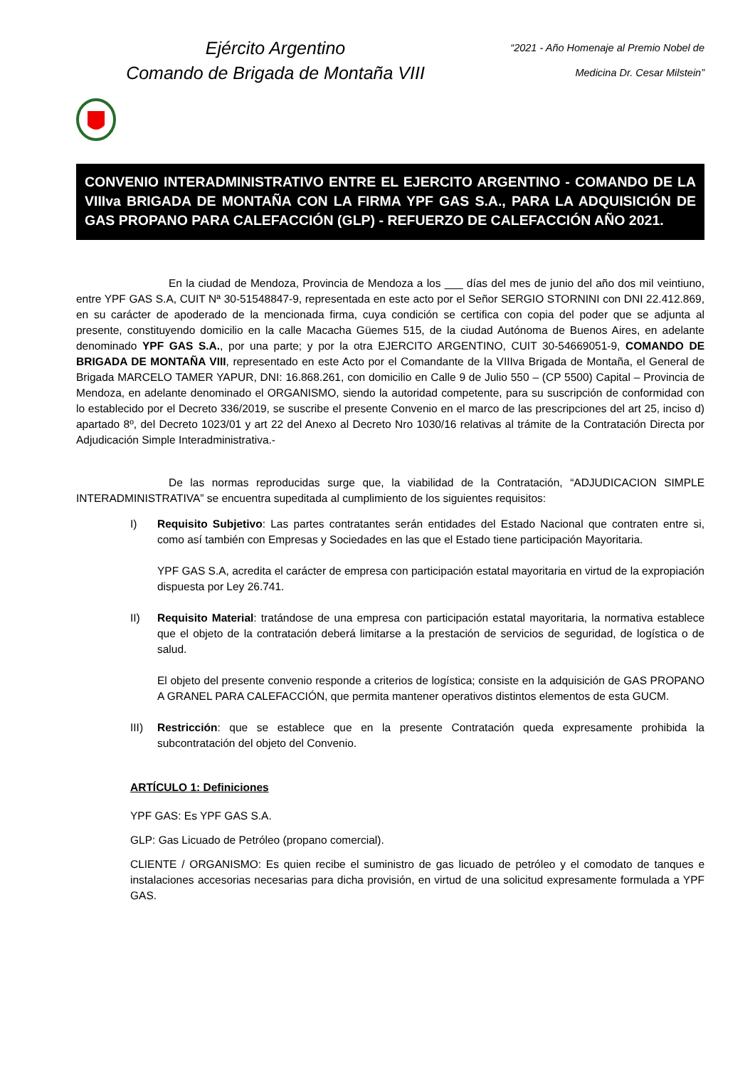Ejército Argentino
Comando de Brigada de Montaña VIII
“2021 - Año Homenaje al Premio Nobel de
Medicina Dr. Cesar Milstein”
CONVENIO INTERADMINISTRATIVO ENTRE EL EJERCITO ARGENTINO - COMANDO DE LA VIIIva BRIGADA DE MONTAÑA CON LA FIRMA YPF GAS S.A., PARA LA ADQUISICIÓN DE GAS PROPANO PARA CALEFACCIÓN (GLP) - REFUERZO DE CALEFACCIÓN AÑO 2021.
En la ciudad de Mendoza, Provincia de Mendoza a los ___ días del mes de junio del año dos mil veintiuno, entre YPF GAS S.A, CUIT Nª 30-51548847-9, representada en este acto por el Señor SERGIO STORNINI con DNI 22.412.869, en su carácter de apoderado de la mencionada firma, cuya condición se certifica con copia del poder que se adjunta al presente, constituyendo domicilio en la calle Macacha Güemes 515, de la ciudad Autónoma de Buenos Aires, en adelante denominado YPF GAS S.A., por una parte; y por la otra EJERCITO ARGENTINO, CUIT 30-54669051-9, COMANDO DE BRIGADA DE MONTAÑA VIII, representado en este Acto por el Comandante de la VIIIva Brigada de Montaña, el General de Brigada MARCELO TAMER YAPUR, DNI: 16.868.261, con domicilio en Calle 9 de Julio 550 – (CP 5500) Capital – Provincia de Mendoza, en adelante denominado el ORGANISMO, siendo la autoridad competente, para su suscripción de conformidad con lo establecido por el Decreto 336/2019, se suscribe el presente Convenio en el marco de las prescripciones del art 25, inciso d) apartado 8º, del Decreto 1023/01 y art 22 del Anexo al Decreto Nro 1030/16 relativas al trámite de la Contratación Directa por Adjudicación Simple Interadministrativa.-
De las normas reproducidas surge que, la viabilidad de la Contratación, “ADJUDICACION SIMPLE INTERADMINISTRATIVA” se encuentra supeditada al cumplimiento de los siguientes requisitos:
I) Requisito Subjetivo: Las partes contratantes serán entidades del Estado Nacional que contraten entre si, como así también con Empresas y Sociedades en las que el Estado tiene participación Mayoritaria.
YPF GAS S.A, acredita el carácter de empresa con participación estatal mayoritaria en virtud de la expropiación dispuesta por Ley 26.741.
II) Requisito Material: tratándose de una empresa con participación estatal mayoritaria, la normativa establece que el objeto de la contratación deberá limitarse a la prestación de servicios de seguridad, de logística o de salud.
El objeto del presente convenio responde a criterios de logística; consiste en la adquisición de GAS PROPANO A GRANEL PARA CALEFACCIÓN, que permita mantener operativos distintos elementos de esta GUCM.
III) Restricción: que se establece que en la presente Contratación queda expresamente prohibida la subcontratación del objeto del Convenio.
ARTÍCULO 1: Definiciones
YPF GAS: Es YPF GAS S.A.
GLP: Gas Licuado de Petróleo (propano comercial).
CLIENTE / ORGANISMO: Es quien recibe el suministro de gas licuado de petróleo y el comodato de tanques e instalaciones accesorias necesarias para dicha provisión, en virtud de una solicitud expresamente formulada a YPF GAS.